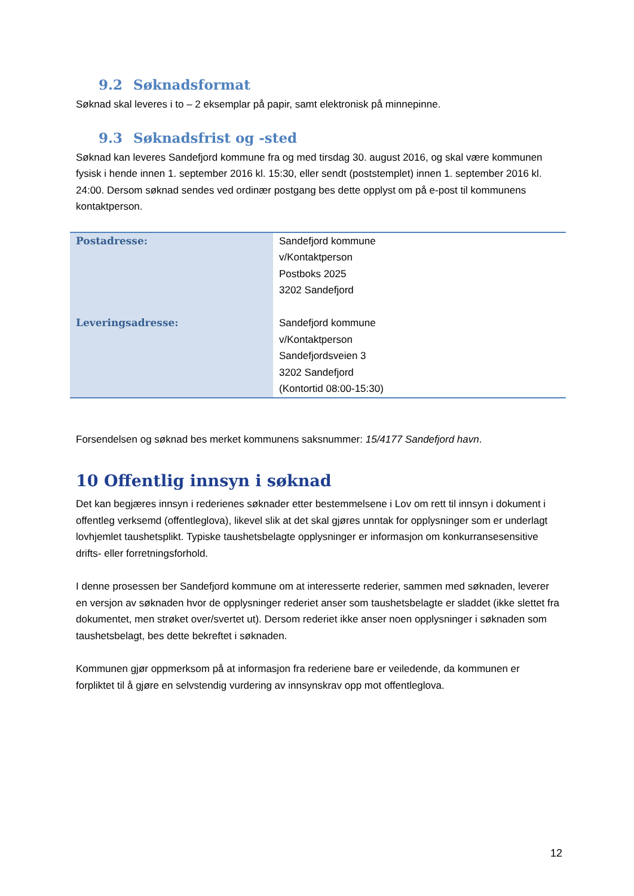9.2 Søknadsformat
Søknad skal leveres i to – 2 eksemplar på papir, samt elektronisk på minnepinne.
9.3 Søknadsfrist og -sted
Søknad kan leveres Sandefjord kommune fra og med tirsdag 30. august 2016, og skal være kommunen fysisk i hende innen 1. september 2016 kl. 15:30, eller sendt (poststemplet) innen 1. september 2016 kl. 24:00. Dersom søknad sendes ved ordinær postgang bes dette opplyst om på e-post til kommunens kontaktperson.
| Postadresse: | Sandefjord kommune v/Kontaktperson Postboks 2025 3202 Sandefjord |
| Leveringsadresse: | Sandefjord kommune v/Kontaktperson Sandefjordsveien 3 3202 Sandefjord (Kontortid 08:00-15:30) |
Forsendelsen og søknad bes merket kommunens saksnummer: 15/4177 Sandefjord havn.
10 Offentlig innsyn i søknad
Det kan begjæres innsyn i rederienes søknader etter bestemmelsene i Lov om rett til innsyn i dokument i offentleg verksemd (offentleglova), likevel slik at det skal gjøres unntak for opplysninger som er underlagt lovhjemlet taushetsplikt. Typiske taushetsbelagte opplysninger er informasjon om konkurransesensitive drifts- eller forretningsforhold.
I denne prosessen ber Sandefjord kommune om at interesserte rederier, sammen med søknaden, leverer en versjon av søknaden hvor de opplysninger rederiet anser som taushetsbelagte er sladdet (ikke slettet fra dokumentet, men strøket over/svertet ut). Dersom rederiet ikke anser noen opplysninger i søknaden som taushetsbelagt, bes dette bekreftet i søknaden.
Kommunen gjør oppmerksom på at informasjon fra rederiene bare er veiledende, da kommunen er forpliktet til å gjøre en selvstendig vurdering av innsynskrav opp mot offentleglova.
12